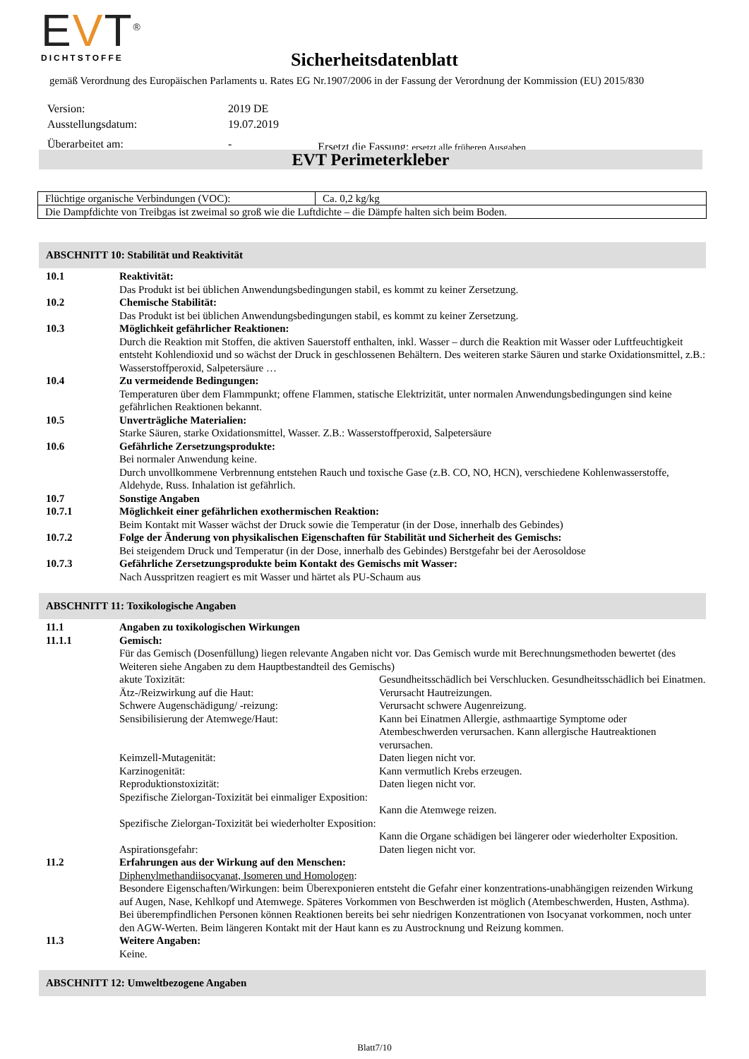EVT<sup>®</sup>
DICHTSTOFFE
Sicherheitsdatenblatt
gemäß Verordnung des Europäischen Parlaments u. Rates EG Nr.1907/2006 in der Fassung der Verordnung der Kommission (EU) 2015/830
| Version: | 2019 DE | |
| Ausstellungsdatum: | 19.07.2019 | |
| Überarbeitet am: | - | Ersetzt die Fassung: ersetzt alle früheren Ausgaben |
EVT Perimeterkleber
| Flüchtige organische Verbindungen (VOC): | Ca. 0,2 kg/kg |
| Die Dampfdichte von Treibgas ist zweimal so groß wie die Luftdichte – die Dämpfe halten sich beim Boden. | |
ABSCHNITT 10: Stabilität und Reaktivität
10.1 Reaktivität:
Das Produkt ist bei üblichen Anwendungsbedingungen stabil, es kommt zu keiner Zersetzung.
10.2 Chemische Stabilität:
Das Produkt ist bei üblichen Anwendungsbedingungen stabil, es kommt zu keiner Zersetzung.
10.3 Möglichkeit gefährlicher Reaktionen:
Durch die Reaktion mit Stoffen, die aktiven Sauerstoff enthalten, inkl. Wasser – durch die Reaktion mit Wasser oder Luftfeuchtigkeit entsteht Kohlendioxid und so wächst der Druck in geschlossenen Behältern. Des weiteren starke Säuren und starke Oxidationsmittel, z.B.: Wasserstoffperoxid, Salpetersäure …
10.4 Zu vermeidende Bedingungen:
Temperaturen über dem Flammpunkt; offene Flammen, statische Elektrizität, unter normalen Anwendungsbedingungen sind keine gefährlichen Reaktionen bekannt.
10.5 Unverträgliche Materialien:
Starke Säuren, starke Oxidationsmittel, Wasser. Z.B.: Wasserstoffperoxid, Salpetersäure
10.6 Gefährliche Zersetzungsprodukte:
Bei normaler Anwendung keine.
Durch unvollkommene Verbrennung entstehen Rauch und toxische Gase (z.B. CO, NO, HCN), verschiedene Kohlenwasserstoffe, Aldehyde, Russ. Inhalation ist gefährlich.
10.7 Sonstige Angaben
10.7.1 Möglichkeit einer gefährlichen exothermischen Reaktion:
Beim Kontakt mit Wasser wächst der Druck sowie die Temperatur (in der Dose, innerhalb des Gebindes)
10.7.2 Folge der Änderung von physikalischen Eigenschaften für Stabilität und Sicherheit des Gemischs:
Bei steigendem Druck und Temperatur (in der Dose, innerhalb des Gebindes) Berstgefahr bei der Aerosoldose
10.7.3 Gefährliche Zersetzungsprodukte beim Kontakt des Gemischs mit Wasser:
Nach Ausspritzen reagiert es mit Wasser und härtet als PU-Schaum aus
ABSCHNITT 11: Toxikologische Angaben
11.1 Angaben zu toxikologischen Wirkungen
11.1.1 Gemisch:
Für das Gemisch (Dosenfüllung) liegen relevante Angaben nicht vor. Das Gemisch wurde mit Berechnungsmethoden bewertet (des Weiteren siehe Angaben zu dem Hauptbestandteil des Gemischs)
akute Toxizität: Gesundheitsschädlich bei Verschlucken. Gesundheitsschädlich bei Einatmen.
Ätz-/Reizwirkung auf die Haut: Verursacht Hautreizungen.
Schwere Augenschädigung/ -reizung: Verursacht schwere Augenreizung.
Sensibilisierung der Atemwege/Haut: Kann bei Einatmen Allergie, asthmaartige Symptome oder Atembeschwerden verursachen. Kann allergische Hautreaktionen verursachen.
Keimzell-Mutagenität: Daten liegen nicht vor.
Karzinogenität: Kann vermutlich Krebs erzeugen.
Reproduktionstoxizität: Daten liegen nicht vor.
Spezifische Zielorgan-Toxizität bei einmaliger Exposition:
Kann die Atemwege reizen.
Spezifische Zielorgan-Toxizität bei wiederholter Exposition:
Kann die Organe schädigen bei längerer oder wiederholter Exposition.
Aspirationsgefahr: Daten liegen nicht vor.
11.2 Erfahrungen aus der Wirkung auf den Menschen:
Diphenylmethandiisocyanat, Isomeren und Homologen:
Besondere Eigenschaften/Wirkungen: beim Überexponieren entsteht die Gefahr einer konzentrations-unabhängigen reizenden Wirkung auf Augen, Nase, Kehlkopf und Atemwege. Späteres Vorkommen von Beschwerden ist möglich (Atembeschwerden, Husten, Asthma). Bei überempfindlichen Personen können Reaktionen bereits bei sehr niedrigen Konzentrationen von Isocyanat vorkommen, noch unter den AGW-Werten. Beim längeren Kontakt mit der Haut kann es zu Austrocknung und Reizung kommen.
11.3 Weitere Angaben:
Keine.
ABSCHNITT 12: Umweltbezogene Angaben
Blatt7/10